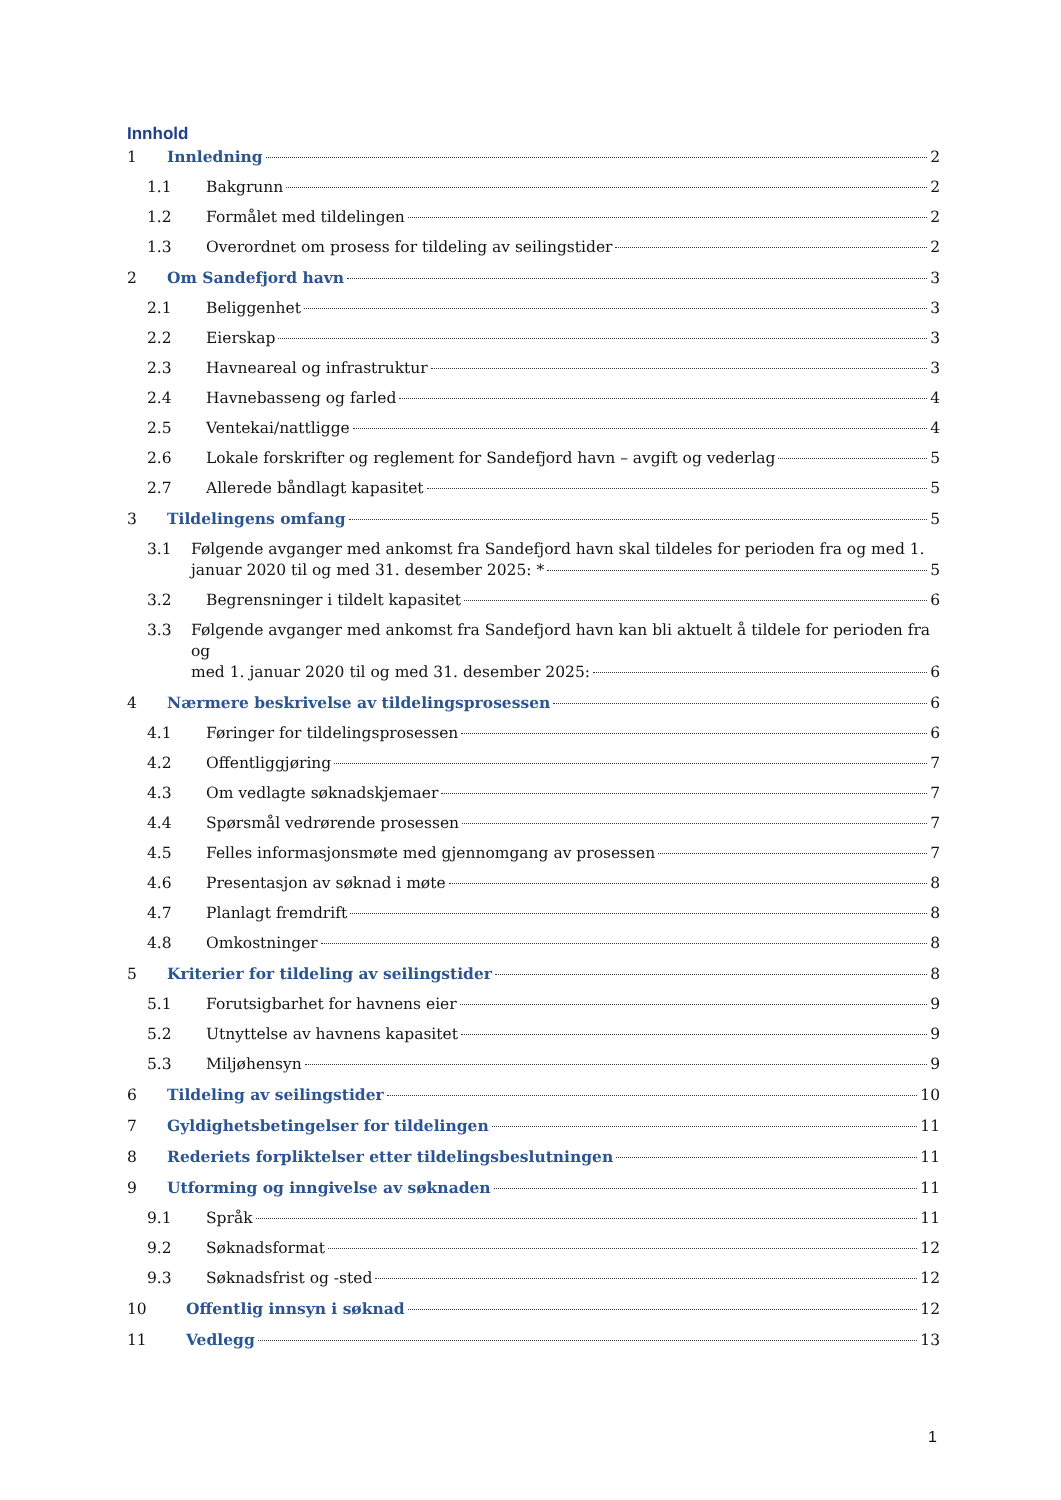Innhold
1 Innledning 2
1.1 Bakgrunn 2
1.2 Formålet med tildelingen 2
1.3 Overordnet om prosess for tildeling av seilingstider 2
2 Om Sandefjord havn 3
2.1 Beliggenhet 3
2.2 Eierskap 3
2.3 Havneareal og infrastruktur 3
2.4 Havnebasseng og farled 4
2.5 Ventekai/nattligge 4
2.6 Lokale forskrifter og reglement for Sandefjord havn – avgift og vederlag 5
2.7 Allerede båndlagt kapasitet 5
3 Tildelingens omfang 5
3.1 Følgende avganger med ankomst fra Sandefjord havn skal tildeles for perioden fra og med 1.
januar 2020 til og med 31. desember 2025: * 5
3.2 Begrensninger i tildelt kapasitet 6
3.3 Følgende avganger med ankomst fra Sandefjord havn kan bli aktuelt å tildele for perioden fra og
med 1. januar 2020 til og med 31. desember 2025: 6
4 Nærmere beskrivelse av tildelingsprosessen 6
4.1 Føringer for tildelingsprosessen 6
4.2 Offentliggjøring 7
4.3 Om vedlagte søknadskjemaer 7
4.4 Spørsmål vedrørende prosessen 7
4.5 Felles informasjonsmøte med gjennomgang av prosessen 7
4.6 Presentasjon av søknad i møte 8
4.7 Planlagt fremdrift 8
4.8 Omkostninger 8
5 Kriterier for tildeling av seilingstider 8
5.1 Forutsigbarhet for havnens eier 9
5.2 Utnyttelse av havnens kapasitet 9
5.3 Miljøhensyn 9
6 Tildeling av seilingstider 10
7 Gyldighetsbetingelser for tildelingen 11
8 Rederiets forpliktelser etter tildelingsbeslutningen 11
9 Utforming og inngivelse av søknaden 11
9.1 Språk 11
9.2 Søknadsformat 12
9.3 Søknadsfrist og -sted 12
10 Offentlig innsyn i søknad 12
11 Vedlegg 13
1